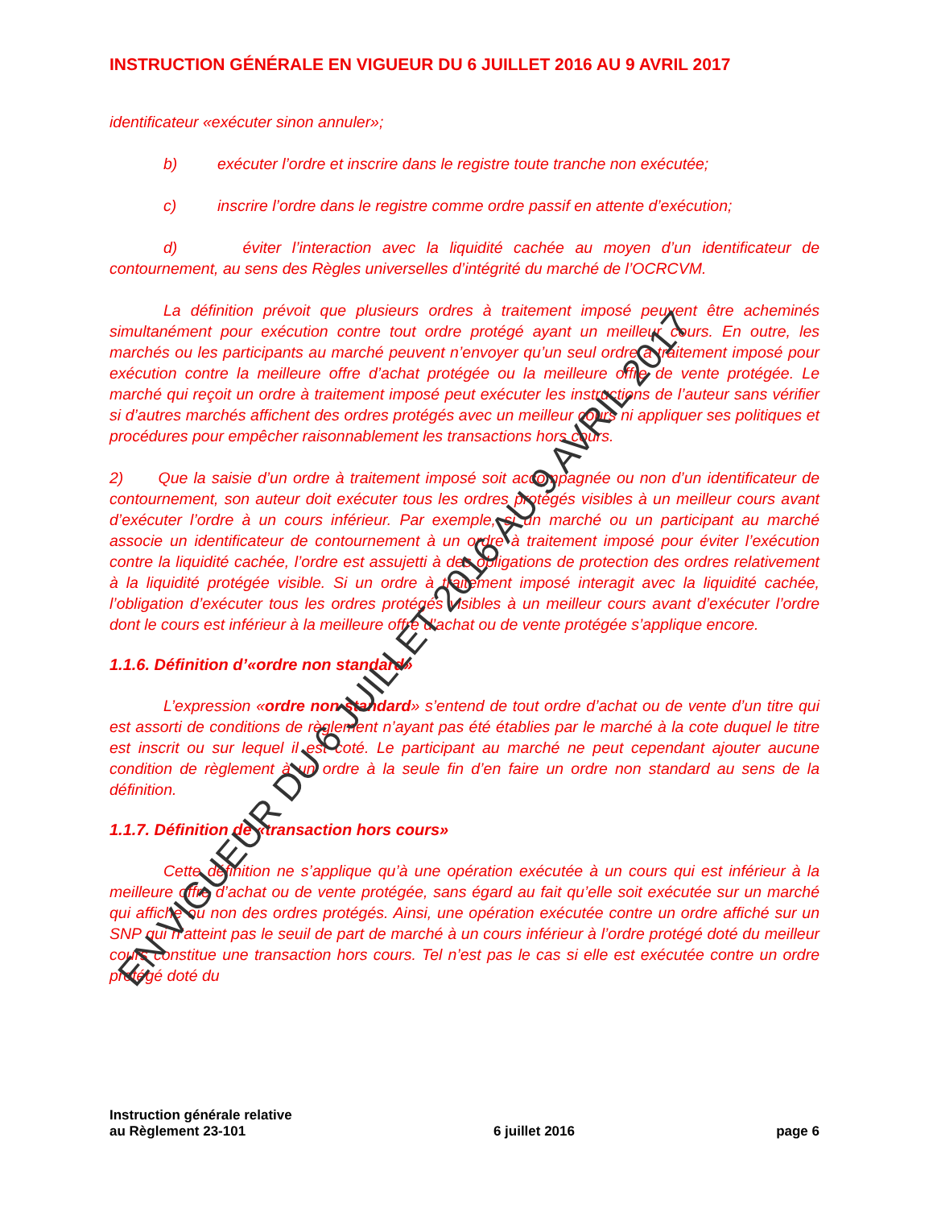INSTRUCTION GÉNÉRALE EN VIGUEUR DU 6 JUILLET 2016 AU 9 AVRIL 2017
identificateur «exécuter sinon annuler»;
b) exécuter l’ordre et inscrire dans le registre toute tranche non exécutée;
c) inscrire l’ordre dans le registre comme ordre passif en attente d’exécution;
d) éviter l’interaction avec la liquidité cachée au moyen d’un identificateur de contournement, au sens des Règles universelles d’intégrité du marché de l’OCRCVM.
La définition prévoit que plusieurs ordres à traitement imposé peuvent être acheminés simultanément pour exécution contre tout ordre protégé ayant un meilleur cours. En outre, les marchés ou les participants au marché peuvent n’envoyer qu’un seul ordre à traitement imposé pour exécution contre la meilleure offre d’achat protégée ou la meilleure offre de vente protégée. Le marché qui reçoit un ordre à traitement imposé peut exécuter les instructions de l’auteur sans vérifier si d’autres marchés affichent des ordres protégés avec un meilleur cours ni appliquer ses politiques et procédures pour empêcher raisonnablement les transactions hors cours.
2) Que la saisie d’un ordre à traitement imposé soit accompagnée ou non d’un identificateur de contournement, son auteur doit exécuter tous les ordres protégés visibles à un meilleur cours avant d’exécuter l’ordre à un cours inférieur. Par exemple, si un marché ou un participant au marché associe un identificateur de contournement à un ordre à traitement imposé pour éviter l’exécution contre la liquidité cachée, l’ordre est assujetti à des obligations de protection des ordres relativement à la liquidité protégée visible. Si un ordre à traitement imposé interagit avec la liquidité cachée, l’obligation d’exécuter tous les ordres protégés visibles à un meilleur cours avant d’exécuter l’ordre dont le cours est inférieur à la meilleure offre d’achat ou de vente protégée s’applique encore.
1.1.6. Définition d’«ordre non standard»
L’expression «ordre non standard» s’entend de tout ordre d’achat ou de vente d’un titre qui est assorti de conditions de règlement n’ayant pas été établies par le marché à la cote duquel le titre est inscrit ou sur lequel il est coté. Le participant au marché ne peut cependant ajouter aucune condition de règlement à un ordre à la seule fin d’en faire un ordre non standard au sens de la définition.
1.1.7. Définition de «transaction hors cours»
Cette définition ne s’applique qu’à une opération exécutée à un cours qui est inférieur à la meilleure offre d’achat ou de vente protégée, sans égard au fait qu’elle soit exécutée sur un marché qui affiche ou non des ordres protégés. Ainsi, une opération exécutée contre un ordre affiché sur un SNP qui n’atteint pas le seuil de part de marché à un cours inférieur à l’ordre protégé doté du meilleur cours constitue une transaction hors cours. Tel n’est pas le cas si elle est exécutée contre un ordre protégé doté du
Instruction générale relative
au Règlement 23-101
6 juillet 2016
page 6
EN VIGUEUR DU 6 JUILLET 2016 AU 9 AVRIL 2017